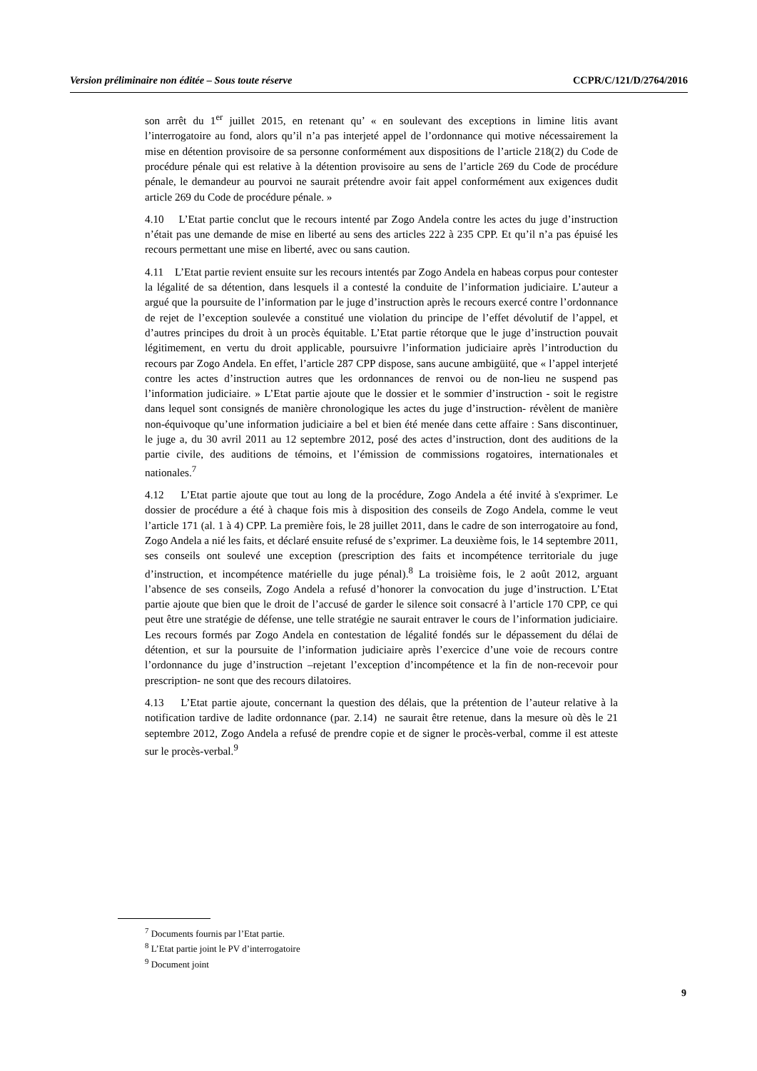Version préliminaire non éditée – Sous toute réserve CCPR/C/121/D/2764/2016
son arrêt du 1<sup>er</sup> juillet 2015, en retenant qu’ « en soulevant des exceptions in limine litis avant l’interrogatoire au fond, alors qu’il n’a pas interjeté appel de l’ordonnance qui motive nécessairement la mise en détention provisoire de sa personne conformément aux dispositions de l’article 218(2) du Code de procédure pénale qui est relative à la détention provisoire au sens de l’article 269 du Code de procédure pénale, le demandeur au pourvoi ne saurait prétendre avoir fait appel conformément aux exigences dudit article 269 du Code de procédure pénale. »
4.10 L’Etat partie conclut que le recours intenté par Zogo Andela contre les actes du juge d’instruction n’était pas une demande de mise en liberté au sens des articles 222 à 235 CPP. Et qu’il n’a pas épuisé les recours permettant une mise en liberté, avec ou sans caution.
4.11 L’Etat partie revient ensuite sur les recours intentés par Zogo Andela en habeas corpus pour contester la légalité de sa détention, dans lesquels il a contesté la conduite de l’information judiciaire. L’auteur a argué que la poursuite de l’information par le juge d’instruction après le recours exercé contre l’ordonnance de rejet de l’exception soulevée a constitué une violation du principe de l’effet dévolutif de l’appel, et d’autres principes du droit à un procès équitable. L’Etat partie rétorque que le juge d’instruction pouvait légitimement, en vertu du droit applicable, poursuivre l’information judiciaire après l’introduction du recours par Zogo Andela. En effet, l’article 287 CPP dispose, sans aucune ambigüité, que « l’appel interjeté contre les actes d’instruction autres que les ordonnances de renvoi ou de non-lieu ne suspend pas l’information judiciaire. » L’Etat partie ajoute que le dossier et le sommier d’instruction - soit le registre dans lequel sont consignés de manière chronologique les actes du juge d’instruction- révèlent de manière non-équivoque qu’une information judiciaire a bel et bien été menée dans cette affaire : Sans discontinuer, le juge a, du 30 avril 2011 au 12 septembre 2012, posé des actes d’instruction, dont des auditions de la partie civile, des auditions de témoins, et l’émission de commissions rogatoires, internationales et nationales.<sup>7</sup>
4.12 L’Etat partie ajoute que tout au long de la procédure, Zogo Andela a été invité à s'exprimer. Le dossier de procédure a été à chaque fois mis à disposition des conseils de Zogo Andela, comme le veut l’article 171 (al. 1 à 4) CPP. La première fois, le 28 juillet 2011, dans le cadre de son interrogatoire au fond, Zogo Andela a nié les faits, et déclaré ensuite refusé de s’exprimer. La deuxième fois, le 14 septembre 2011, ses conseils ont soulevé une exception (prescription des faits et incompétence territoriale du juge d’instruction, et incompétence matérielle du juge pénal).<sup>8</sup> La troisième fois, le 2 août 2012, arguant l’absence de ses conseils, Zogo Andela a refusé d’honorer la convocation du juge d’instruction. L’Etat partie ajoute que bien que le droit de l’accusé de garder le silence soit consacré à l’article 170 CPP, ce qui peut être une stratégie de défense, une telle stratégie ne saurait entraver le cours de l’information judiciaire. Les recours formés par Zogo Andela en contestation de légalité fondés sur le dépassement du délai de détention, et sur la poursuite de l’information judiciaire après l’exercice d’une voie de recours contre l’ordonnance du juge d’instruction –rejetant l’exception d’incompétence et la fin de non-recevoir pour prescription- ne sont que des recours dilatoires.
4.13 L’Etat partie ajoute, concernant la question des délais, que la prétention de l’auteur relative à la notification tardive de ladite ordonnance (par. 2.14) ne saurait être retenue, dans la mesure où dès le 21 septembre 2012, Zogo Andela a refusé de prendre copie et de signer le procès-verbal, comme il est atteste sur le procès-verbal.<sup>9</sup>
<sup>7</sup> Documents fournis par l’Etat partie.
<sup>8</sup> L’Etat partie joint le PV d’interrogatoire
<sup>9</sup> Document joint
9